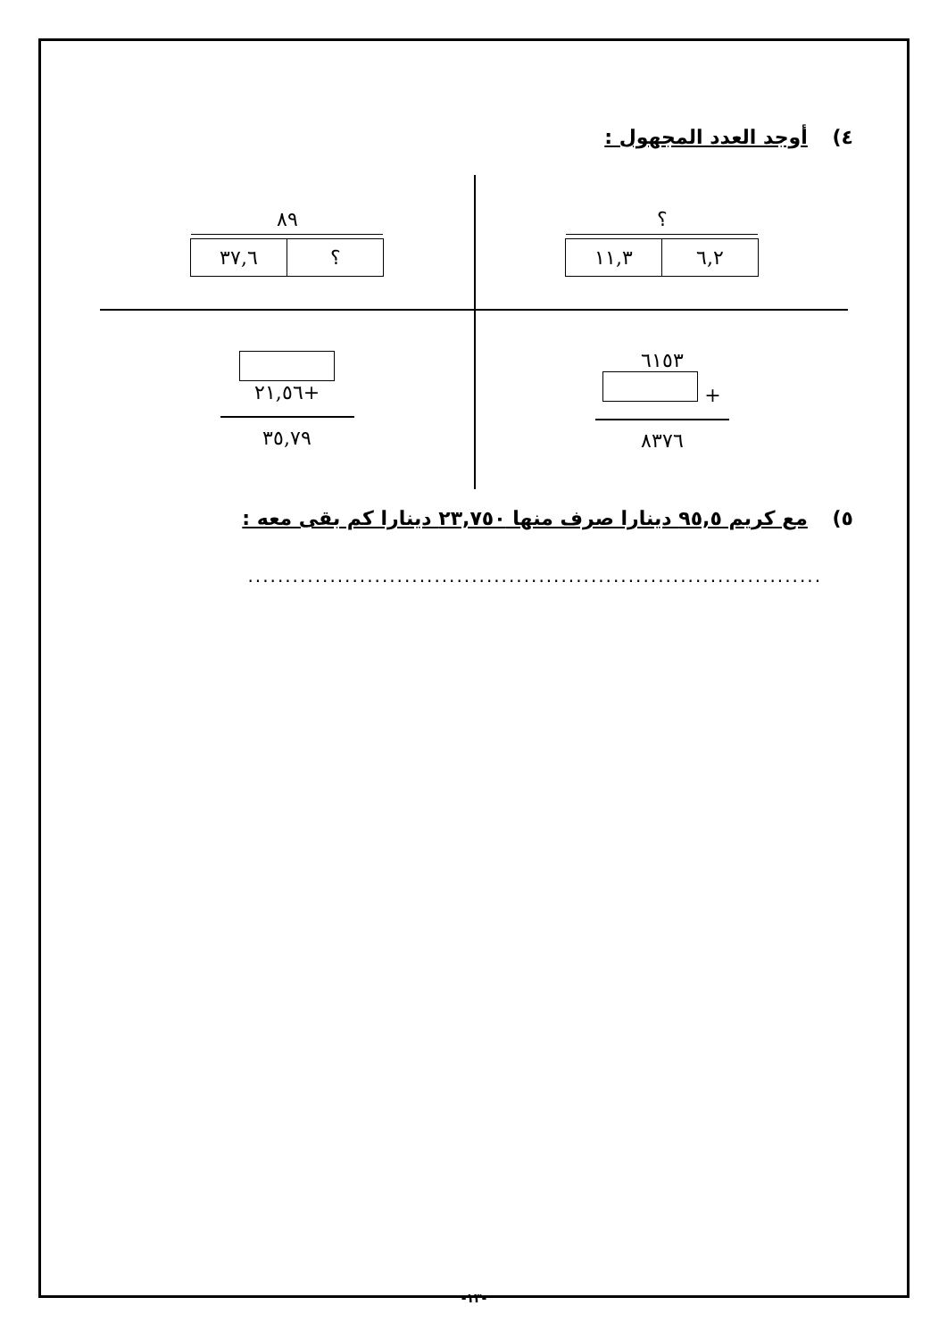٤) أوجد العدد المجهول :
؟
٦,٢ ١١,٣
٨٩
؟ ٣٧,٦
٦١٥٣
+
٨٣٧٦
+٢١,٥٦
٣٥,٧٩
٥) مع كريم ٩٥,٥ دينارا صرف منها ٢٣,٧٥٠ دينارا كم بقى معه :
..............................................................................................
-١٣-